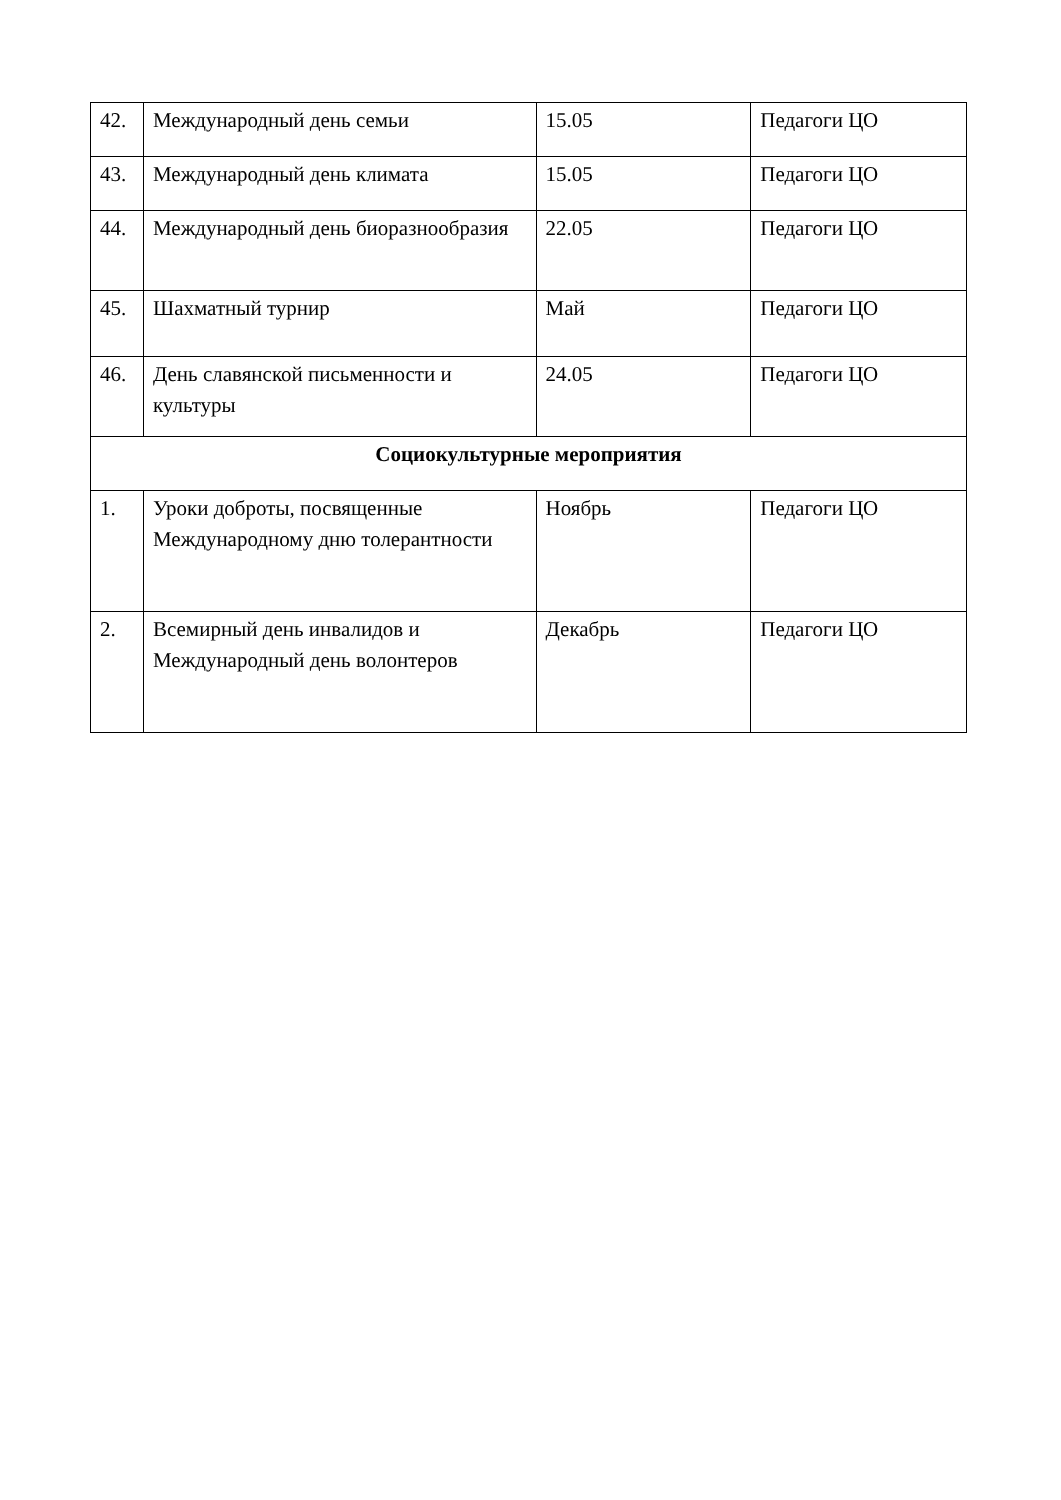| 42. | Международный день семьи | 15.05 | Педагоги ЦО |
| 43. | Международный день климата | 15.05 | Педагоги ЦО |
| 44. | Международный день биоразнообразия | 22.05 | Педагоги ЦО |
| 45. | Шахматный турнир | Май | Педагоги ЦО |
| 46. | День славянской письменности и культуры | 24.05 | Педагоги ЦО |
| Социокультурные мероприятия | | | |
| 1. | Уроки доброты, посвященные Международному дню толерантности | Ноябрь | Педагоги ЦО |
| 2. | Всемирный день инвалидов и Международный день волонтеров | Декабрь | Педагоги ЦО |